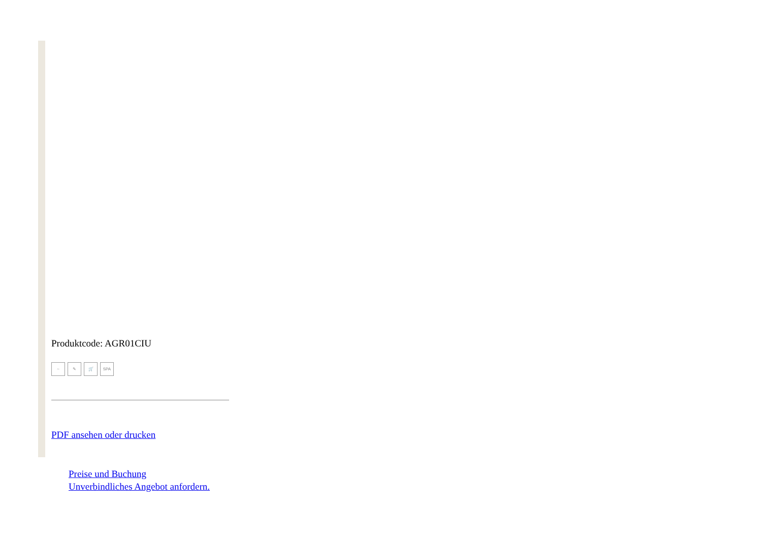Produktcode: AGR01CIU
~ ✎ 🛒 SPA
PDF ansehen oder drucken
Preise und Buchung
Unverbindliches Angebot anfordern.